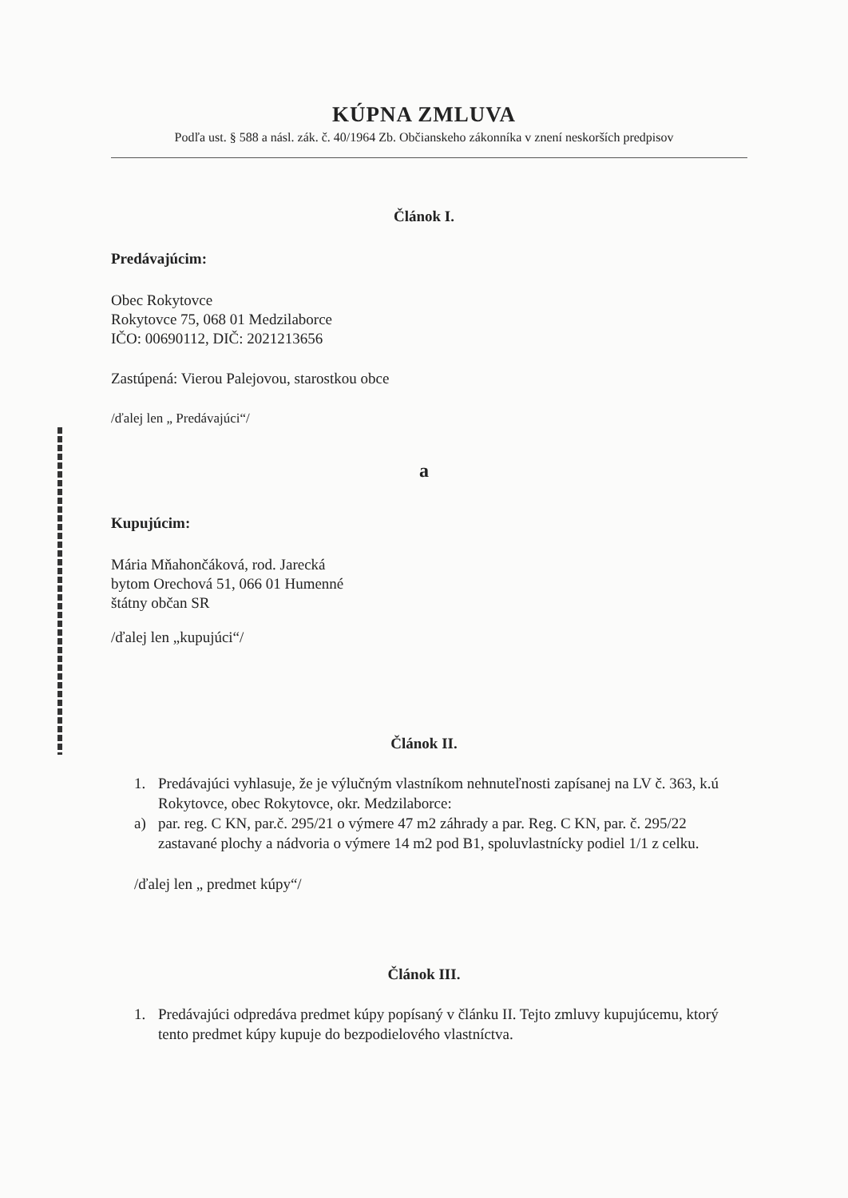KÚPNA ZMLUVA
Podľa ust. § 588 a násl. zák. č. 40/1964 Zb. Občianskeho zákonníka v znení neskorších predpisov
Článok I.
Predávajúcim:
Obec Rokytovce
Rokytovce 75, 068 01 Medzilaborce
IČO: 00690112, DIČ: 2021213656
Zastúpená: Vierou Palejovou, starostkou obce
/ďalej len „ Predávajúci“/
a
Kupujúcim:
Mária Mňahončáková, rod. Jarecká
bytom Orechová 51, 066 01 Humenné
štátny občan SR
/ďalej len „kupujúci“/
Článok II.
1. Predávajúci vyhlasuje, že je výlučným vlastníkom nehnuteľnosti zapísanej na LV č. 363, k.ú Rokytovce, obec Rokytovce, okr. Medzilaborce:
a) par. reg. C KN, par.č. 295/21 o výmere 47 m2 záhrady a par. Reg. C KN, par. č. 295/22 zastavané plochy a nádvoria o výmere 14 m2 pod B1, spoluvlastnícky podiel 1/1 z celku.
/ďalej len „ predmet kúpy“/
Článok III.
1. Predávajúci odpredáva predmet kúpy popísaný v článku II. Tejto zmluvy kupujúcemu, ktorý tento predmet kúpy kupuje do bezpodielového vlastníctva.